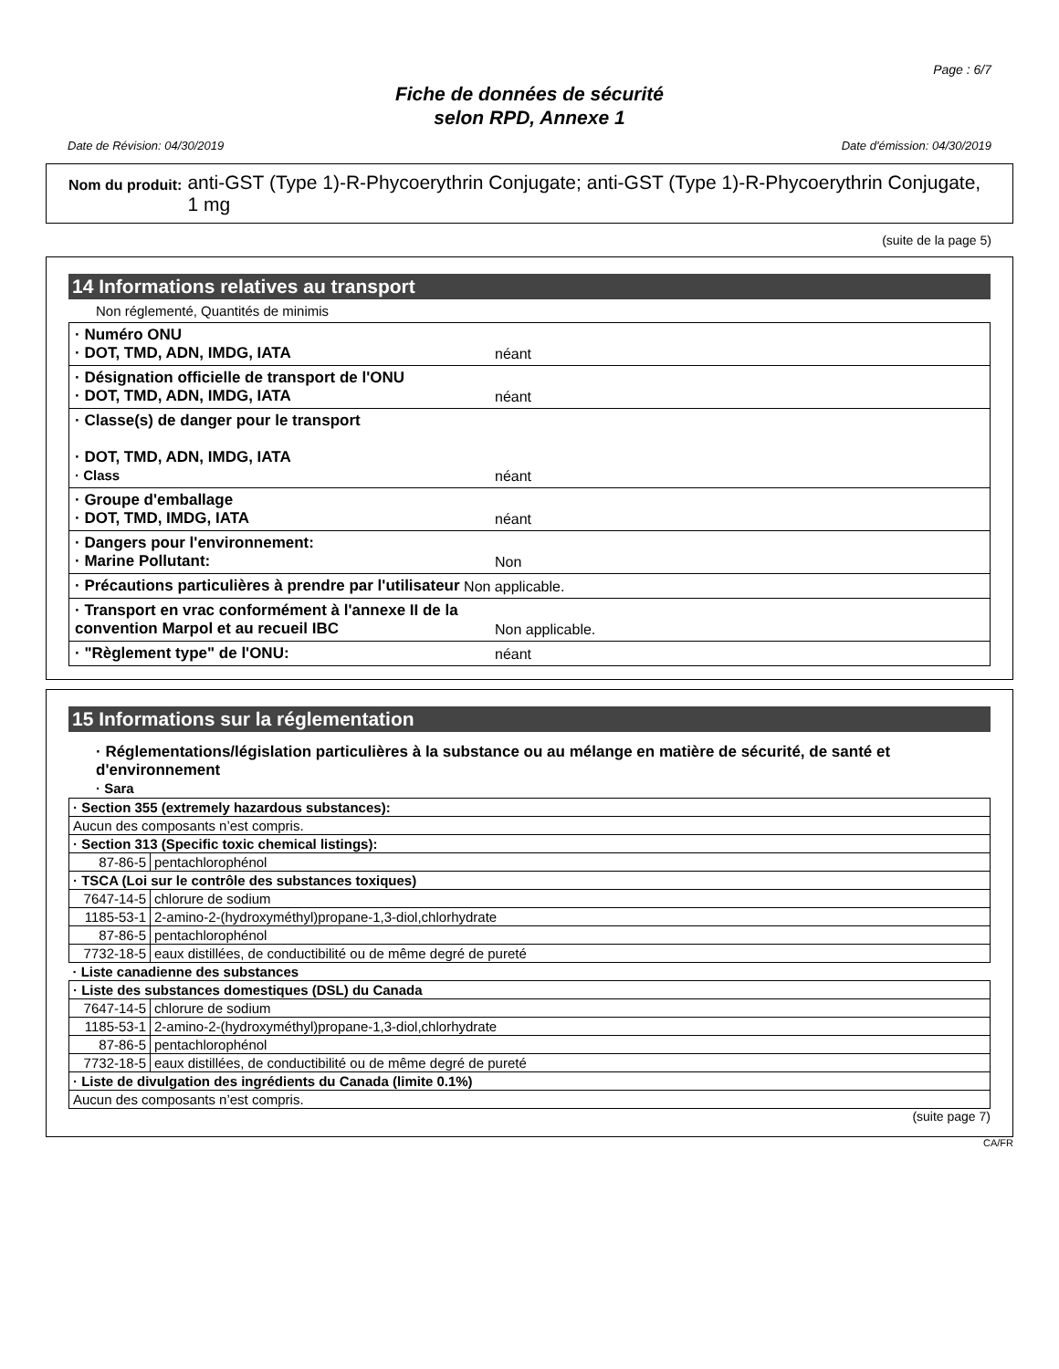Page : 6/7
Fiche de données de sécurité
selon RPD, Annexe 1
Date de Révision: 04/30/2019 Date d'émission: 04/30/2019
Nom du produit: anti-GST (Type 1)-R-Phycoerythrin Conjugate; anti-GST (Type 1)-R-Phycoerythrin Conjugate, 1 mg
(suite de la page 5)
14 Informations relatives au transport
Non réglementé, Quantités de minimis
· Numéro ONU
· DOT, TMD, ADN, IMDG, IATA
néant
· Désignation officielle de transport de l'ONU
· DOT, TMD, ADN, IMDG, IATA
néant
· Classe(s) de danger pour le transport
· DOT, TMD, ADN, IMDG, IATA
· Class
néant
· Groupe d'emballage
· DOT, TMD, IMDG, IATA
néant
· Dangers pour l'environnement:
· Marine Pollutant:
Non
· Précautions particulières à prendre par l'utilisateur
Non applicable.
· Transport en vrac conformément à l'annexe II de la convention Marpol et au recueil IBC
Non applicable.
· "Règlement type" de l'ONU: néant
15 Informations sur la réglementation
· Réglementations/législation particulières à la substance ou au mélange en matière de sécurité, de santé et d'environnement
· Sara
| · Section 355 (extremely hazardous substances): | |
| Aucun des composants n’est compris. | |
| · Section 313 (Specific toxic chemical listings): | |
| 87-86-5 | pentachlorophénol |
| · TSCA (Loi sur le contrôle des substances toxiques) | |
| 7647-14-5 | chlorure de sodium |
| 1185-53-1 | 2-amino-2-(hydroxyméthyl)propane-1,3-diol,chlorhydrate |
| 87-86-5 | pentachlorophénol |
| 7732-18-5 | eaux distillées, de conductibilité ou de même degré de pureté |
| · Liste canadienne des substances | |
| · Liste des substances domestiques (DSL) du Canada | |
| 7647-14-5 | chlorure de sodium |
| 1185-53-1 | 2-amino-2-(hydroxyméthyl)propane-1,3-diol,chlorhydrate |
| 87-86-5 | pentachlorophénol |
| 7732-18-5 | eaux distillées, de conductibilité ou de même degré de pureté |
| · Liste de divulgation des ingrédients du Canada (limite 0.1%) | |
| Aucun des composants n’est compris. | |
(suite page 7)
CA/FR